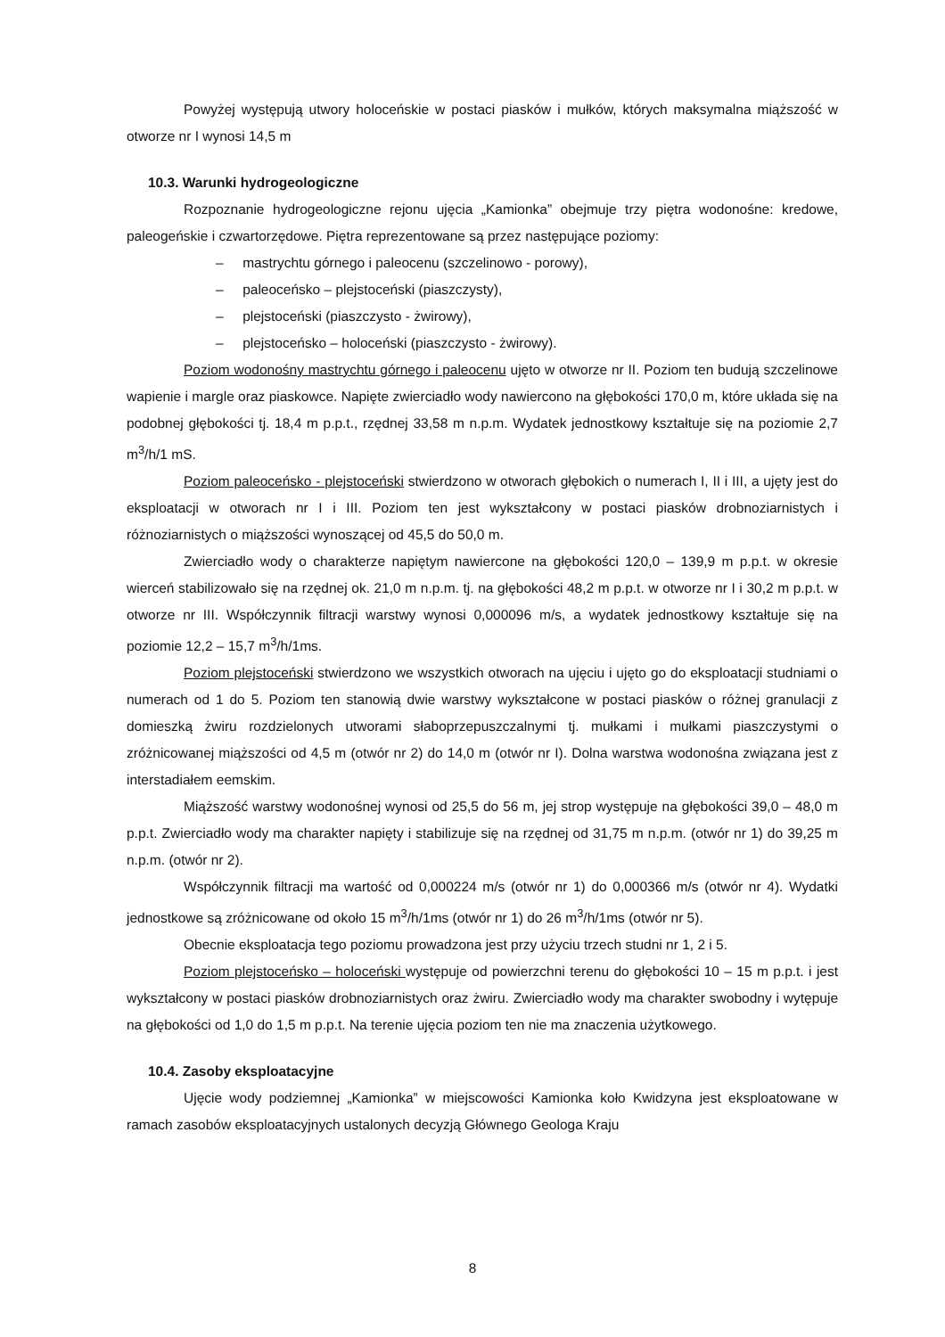Powyżej występują utwory holoceńskie w postaci piasków i mułków, których maksymalna miąższość w otworze nr I wynosi 14,5 m
10.3. Warunki hydrogeologiczne
Rozpoznanie hydrogeologiczne rejonu ujęcia „Kamionka” obejmuje trzy piętra wodonośne: kredowe, paleogeńskie i czwartorzędowe. Piętra reprezentowane są przez następujące poziomy:
– mastrychtu górnego i paleocenu (szczelinowo - porowy),
– paleoceńsko – plejstoceński (piaszczysty),
– plejstoceński (piaszczysto - żwirowy),
– plejstoceńsko – holoceński (piaszczysto - żwirowy).
Poziom wodonośny mastrychtu górnego i paleocenu ujęto w otworze nr II. Poziom ten budują szczelinowe wapienie i margle oraz piaskowce. Napięte zwierciadło wody nawiercono na głębokości 170,0 m, które układa się na podobnej głębokości tj. 18,4 m p.p.t., rzędnej 33,58 m n.p.m. Wydatek jednostkowy kształtuje się na poziomie 2,7 m<sup>3</sup>/h/1 mS.
Poziom paleoceńsko - plejstoceński stwierdzono w otworach głębokich o numerach I, II i III, a ujęty jest do eksploatacji w otworach nr I i III. Poziom ten jest wykształcony w postaci piasków drobnoziarnistych i różnoziarnistych o miąższości wynoszącej od 45,5 do 50,0 m.
Zwierciadło wody o charakterze napiętym nawiercone na głębokości 120,0 – 139,9 m p.p.t. w okresie wierceń stabilizowało się na rzędnej ok. 21,0 m n.p.m. tj. na głębokości 48,2 m p.p.t. w otworze nr I i 30,2 m p.p.t. w otworze nr III. Współczynnik filtracji warstwy wynosi 0,000096 m/s, a wydatek jednostkowy kształtuje się na poziomie 12,2 – 15,7 m<sup>3</sup>/h/1ms.
Poziom plejstoceński stwierdzono we wszystkich otworach na ujęciu i ujęto go do eksploatacji studniami o numerach od 1 do 5. Poziom ten stanowią dwie warstwy wykształcone w postaci piasków o różnej granulacji z domieszką żwiru rozdzielonych utworami słaboprzepuszczalnymi tj. mułkami i mułkami piaszczystymi o zróżnicowanej miąższości od 4,5 m (otwór nr 2) do 14,0 m (otwór nr I). Dolna warstwa wodonośna związana jest z interstadiałem eemskim.
Miąższość warstwy wodonośnej wynosi od 25,5 do 56 m, jej strop występuje na głębokości 39,0 – 48,0 m p.p.t. Zwierciadło wody ma charakter napięty i stabilizuje się na rzędnej od 31,75 m n.p.m. (otwór nr 1) do 39,25 m n.p.m. (otwór nr 2).
Współczynnik filtracji ma wartość od 0,000224 m/s (otwór nr 1) do 0,000366 m/s (otwór nr 4). Wydatki jednostkowe są zróżnicowane od około 15 m<sup>3</sup>/h/1ms (otwór nr 1) do 26 m<sup>3</sup>/h/1ms (otwór nr 5).
Obecnie eksploatacja tego poziomu prowadzona jest przy użyciu trzech studni nr 1, 2 i 5.
Poziom plejstoceńsko – holoceński występuje od powierzchni terenu do głębokości 10 – 15 m p.p.t. i jest wykształcony w postaci piasków drobnoziarnistych oraz żwiru. Zwierciadło wody ma charakter swobodny i wytępuje na głębokości od 1,0 do 1,5 m p.p.t. Na terenie ujęcia poziom ten nie ma znaczenia użytkowego.
10.4. Zasoby eksploatacyjne
Ujęcie wody podziemnej „Kamionka” w miejscowości Kamionka koło Kwidzyna jest eksploatowane w ramach zasobów eksploatacyjnych ustalonych decyzją Głównego Geologa Kraju
8